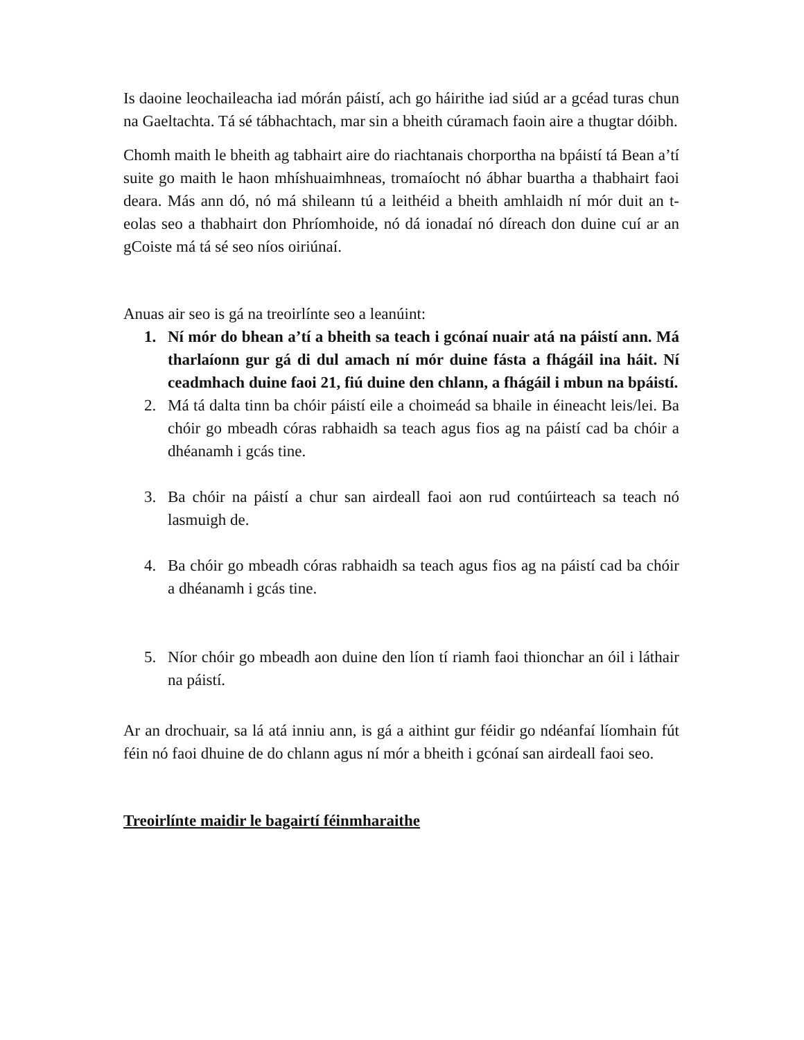Is daoine leochaileacha iad mórán páistí, ach go háirithe iad siúd ar a gcéad turas chun na Gaeltachta. Tá sé tábhachtach, mar sin a bheith cúramach faoin aire a thugtar dóibh.
Chomh maith le bheith ag tabhairt aire do riachtanais chorportha na bpáistí tá Bean a’tí suite go maith le haon mhíshuaimhneas, tromaíocht nó ábhar buartha a thabhairt faoi deara. Más ann dó, nó má shileann tú a leithéid a bheith amhlaidh ní mór duit an t-eolas seo a thabhairt don Phríomhoide, nó dá ionadaí nó díreach don duine cuí ar an gCoiste má tá sé seo níos oiriúnaí.
Anuas air seo is gá na treoirlínte seo a leanúint:
1. Ní mór do bhean a’tí a bheith sa teach i gcónaí nuair atá na páistí ann. Má tharlaíonn gur gá di dul amach ní mór duine fásta a fhágáil ina háit. Ní ceadmhach duine faoi 21, fiú duine den chlann, a fhágáil i mbun na bpáistí.
2. Má tá dalta tinn ba chóir páistí eile a choimeád sa bhaile in éineacht leis/lei. Ba chóir go mbeadh córas rabhaidh sa teach agus fios ag na páistí cad ba chóir a dhéanamh i gcás tine.
3. Ba chóir na páistí a chur san airdeall faoi aon rud contúirteach sa teach nó lasmuigh de.
4. Ba chóir go mbeadh córas rabhaidh sa teach agus fios ag na páistí cad ba chóir a dhéanamh i gcás tine.
5. Níor chóir go mbeadh aon duine den líon tí riamh faoi thionchar an óil i láthair na páistí.
Ar an drochuair, sa lá atá inniu ann, is gá a aithint gur féidir go ndéanfaí líomhain fút féin nó faoi dhuine de do chlann agus ní mór a bheith i gcónaí san airdeall faoi seo.
Treoirlínte maidir le bagairtí féinmharaithe